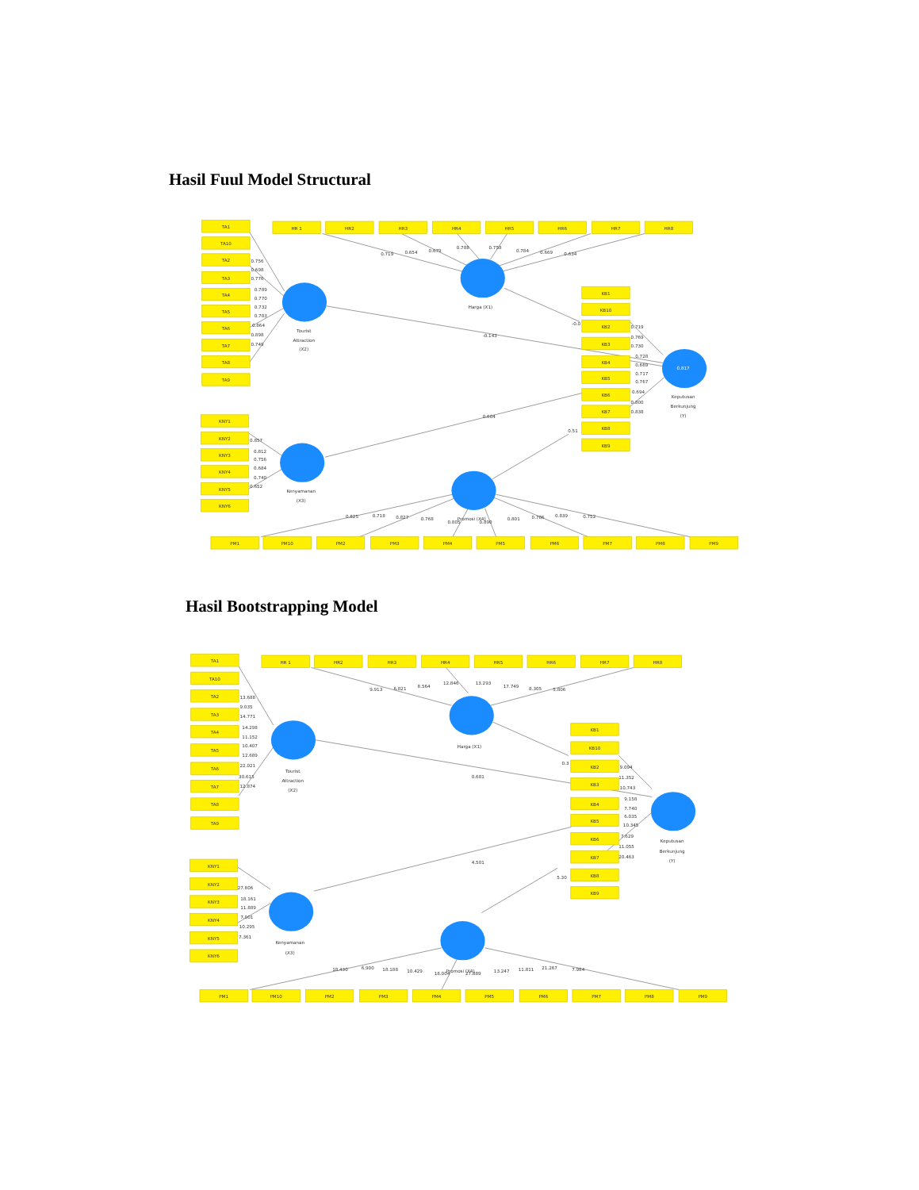Hasil Fuul Model Structural
TA1
TA10
TA2
TA3
TA4
TA5
TA6
TA7
TA8
TA9
0.756
0.698
0.776
0.789
0.770
0.732
0.783
0.864
0.898
0.749
Tourist
Attraction
(X2)
HR 1
HR2
HR3
HR4
HR5
HR6
HR7
HR8
0.719
0.654
0.679
0.788
0.758
0.784
0.669
0.634
Harga (X1)
-0.0
-0.143
0.604
0.51
KB1
KB10
KB2
KB3
KB4
KB5
KB6
KB7
KB8
KB9
0.719
0.769
0.730
0.728
0.669
0.717
0.767
0.694
0.800
0.838
0.817
Keputusan
Berkunjung
(Y)
KNY1
KNY2
KNY3
KNY4
KNY5
KNY6
0.857
0.812
0.756
0.684
0.740
0.652
Kenyamanan
(X3)
Promosi (X4)
0.825
0.718
0.827
0.768
0.805
0.890
0.801
0.786
0.839
0.752
PM1
PM10
PM2
PM3
PM4
PM5
PM6
PM7
PM8
PM9
Hasil Bootstrapping Model
TA1
TA10
TA2
TA3
TA4
TA5
TA6
TA7
TA8
TA9
13.688
9.035
14.771
14.298
11.152
10.407
12.689
22.021
30.615
12.874
Tourist
Attraction
(X2)
HR 1
HR2
HR3
HR4
HR5
HR6
HR7
HR8
9.913
6.821
8.564
12.846
13.293
17.749
8.305
5.806
Harga (X1)
0.3
0.681
4.501
5.30
KB1
KB10
KB2
KB3
KB4
KB5
KB6
KB7
KB8
KB9
9.094
11.352
10.743
9.158
7.740
6.035
10.345
7.629
11.055
20.463
Keputusan
Berkunjung
(Y)
KNY1
KNY2
KNY3
KNY4
KNY5
KNY6
27.806
18.161
11.889
7.001
10.295
7.361
Kenyamanan
(X3)
Promosi (X4)
18.430
6.900
18.188
10.429
18.004
27.889
13.247
11.811
21.267
7.984
PM1
PM10
PM2
PM3
PM4
PM5
PM6
PM7
PM8
PM9